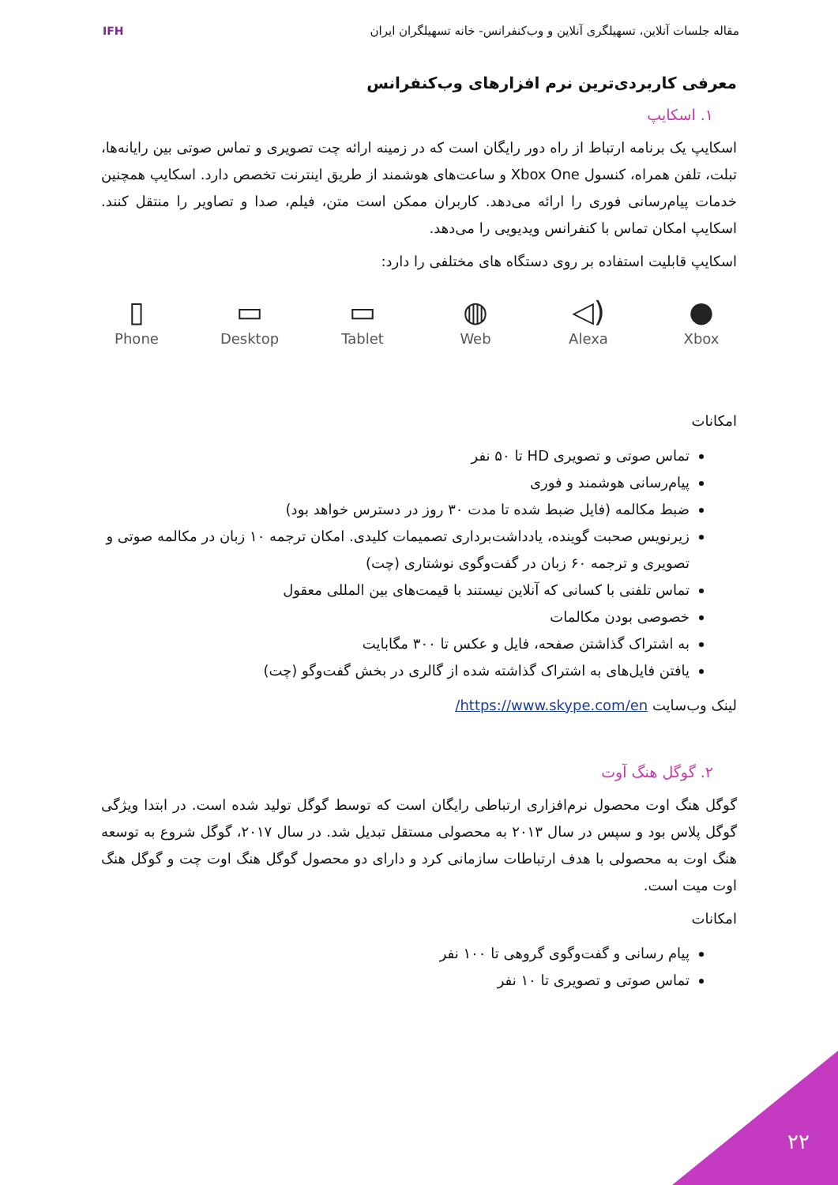مقاله جلسات آنلاین، تسهیلگری آنلاین و وب‌کنفرانس- خانه تسهیلگران ایران
IFH
معرفی کاربردی‌ترین نرم افزارهای وب‌کنفرانس
۱. اسکایپ
اسکایپ یک برنامه ارتباط از راه دور رایگان است که در زمینه ارائه چت تصویری و تماس صوتی بین رایانه‌ها، تبلت، تلفن همراه، کنسول Xbox One و ساعت‌های هوشمند از طریق اینترنت تخصص دارد. اسکایپ همچنین خدمات پیام‌رسانی فوری را ارائه می‌دهد. کاربران ممکن است متن، فیلم، صدا و تصاویر را منتقل کنند. اسکایپ امکان تماس با کنفرانس ویدیویی را می‌دهد.
اسکایپ قابلیت استفاده بر روی دستگاه های مختلفی را دارد:
▯
Phone
▭
Desktop
▭
Tablet
◍
Web
◁)
Alexa
●
Xbox
امکانات
تماس صوتی و تصویری HD تا ۵۰ نفر
پیام‌رسانی هوشمند و فوری
ضبط مکالمه (فایل ضبط شده تا مدت ۳۰ روز در دسترس خواهد بود)
زیرنویس صحبت گوینده، یادداشت‌برداری تصمیمات کلیدی. امکان ترجمه ۱۰ زبان در مکالمه صوتی و تصویری و ترجمه ۶۰ زبان در گفت‌وگوی نوشتاری (چت)
تماس تلفنی با کسانی که آنلاین نیستند با قیمت‌های بین المللی معقول
خصوصی بودن مکالمات
به اشتراک گذاشتن صفحه، فایل و عکس تا ۳۰۰ مگابایت
یافتن فایل‌های به اشتراک گذاشته شده از گالری در بخش گفت‌وگو (چت)
لینک وب‌سایت https://www.skype.com/en/
۲. گوگل هنگ آوت
گوگل هنگ اوت محصول نرم‌افزاری ارتباطی رایگان است که توسط گوگل تولید شده است. در ابتدا ویژگی گوگل پلاس بود و سپس در سال ۲۰۱۳ به محصولی مستقل تبدیل شد. در سال ۲۰۱۷، گوگل شروع به توسعه هنگ اوت به محصولی با هدف ارتباطات سازمانی کرد و دارای دو محصول گوگل هنگ اوت چت و گوگل هنگ اوت میت است.
امکانات
پیام رسانی و گفت‌وگوی گروهی تا ۱۰۰ نفر
تماس صوتی و تصویری تا ۱۰ نفر
۲۲